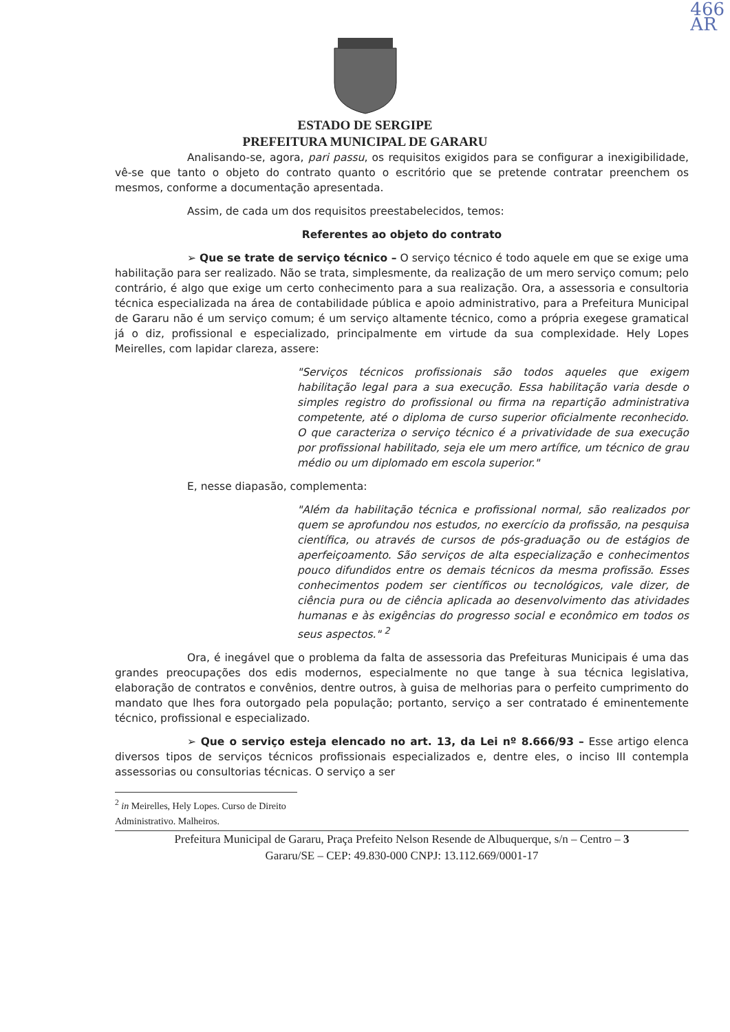466
AR
ESTADO DE SERGIPE
PREFEITURA MUNICIPAL DE GARARU
Analisando-se, agora, pari passu, os requisitos exigidos para se configurar a inexigibilidade, vê-se que tanto o objeto do contrato quanto o escritório que se pretende contratar preenchem os mesmos, conforme a documentação apresentada.
Assim, de cada um dos requisitos preestabelecidos, temos:
Referentes ao objeto do contrato
➢ Que se trate de serviço técnico – O serviço técnico é todo aquele em que se exige uma habilitação para ser realizado. Não se trata, simplesmente, da realização de um mero serviço comum; pelo contrário, é algo que exige um certo conhecimento para a sua realização. Ora, a assessoria e consultoria técnica especializada na área de contabilidade pública e apoio administrativo, para a Prefeitura Municipal de Gararu não é um serviço comum; é um serviço altamente técnico, como a própria exegese gramatical já o diz, profissional e especializado, principalmente em virtude da sua complexidade. Hely Lopes Meirelles, com lapidar clareza, assere:
"Serviços técnicos profissionais são todos aqueles que exigem habilitação legal para a sua execução. Essa habilitação varia desde o simples registro do profissional ou firma na repartição administrativa competente, até o diploma de curso superior oficialmente reconhecido. O que caracteriza o serviço técnico é a privatividade de sua execução por profissional habilitado, seja ele um mero artífice, um técnico de grau médio ou um diplomado em escola superior."
E, nesse diapasão, complementa:
"Além da habilitação técnica e profissional normal, são realizados por quem se aprofundou nos estudos, no exercício da profissão, na pesquisa científica, ou através de cursos de pós-graduação ou de estágios de aperfeiçoamento. São serviços de alta especialização e conhecimentos pouco difundidos entre os demais técnicos da mesma profissão. Esses conhecimentos podem ser científicos ou tecnológicos, vale dizer, de ciência pura ou de ciência aplicada ao desenvolvimento das atividades humanas e às exigências do progresso social e econômico em todos os seus aspectos." <sup>2</sup>
Ora, é inegável que o problema da falta de assessoria das Prefeituras Municipais é uma das grandes preocupações dos edis modernos, especialmente no que tange à sua técnica legislativa, elaboração de contratos e convênios, dentre outros, à guisa de melhorias para o perfeito cumprimento do mandato que lhes fora outorgado pela população; portanto, serviço a ser contratado é eminentemente técnico, profissional e especializado.
➢ Que o serviço esteja elencado no art. 13, da Lei nº 8.666/93 – Esse artigo elenca diversos tipos de serviços técnicos profissionais especializados e, dentre eles, o inciso III contempla assessorias ou consultorias técnicas. O serviço a ser
<sup>2</sup> in Meirelles, Hely Lopes. Curso de Direito Administrativo. Malheiros.
Prefeitura Municipal de Gararu, Praça Prefeito Nelson Resende de Albuquerque, s/n – Centro – 3
Gararu/SE – CEP: 49.830-000 CNPJ: 13.112.669/0001-17